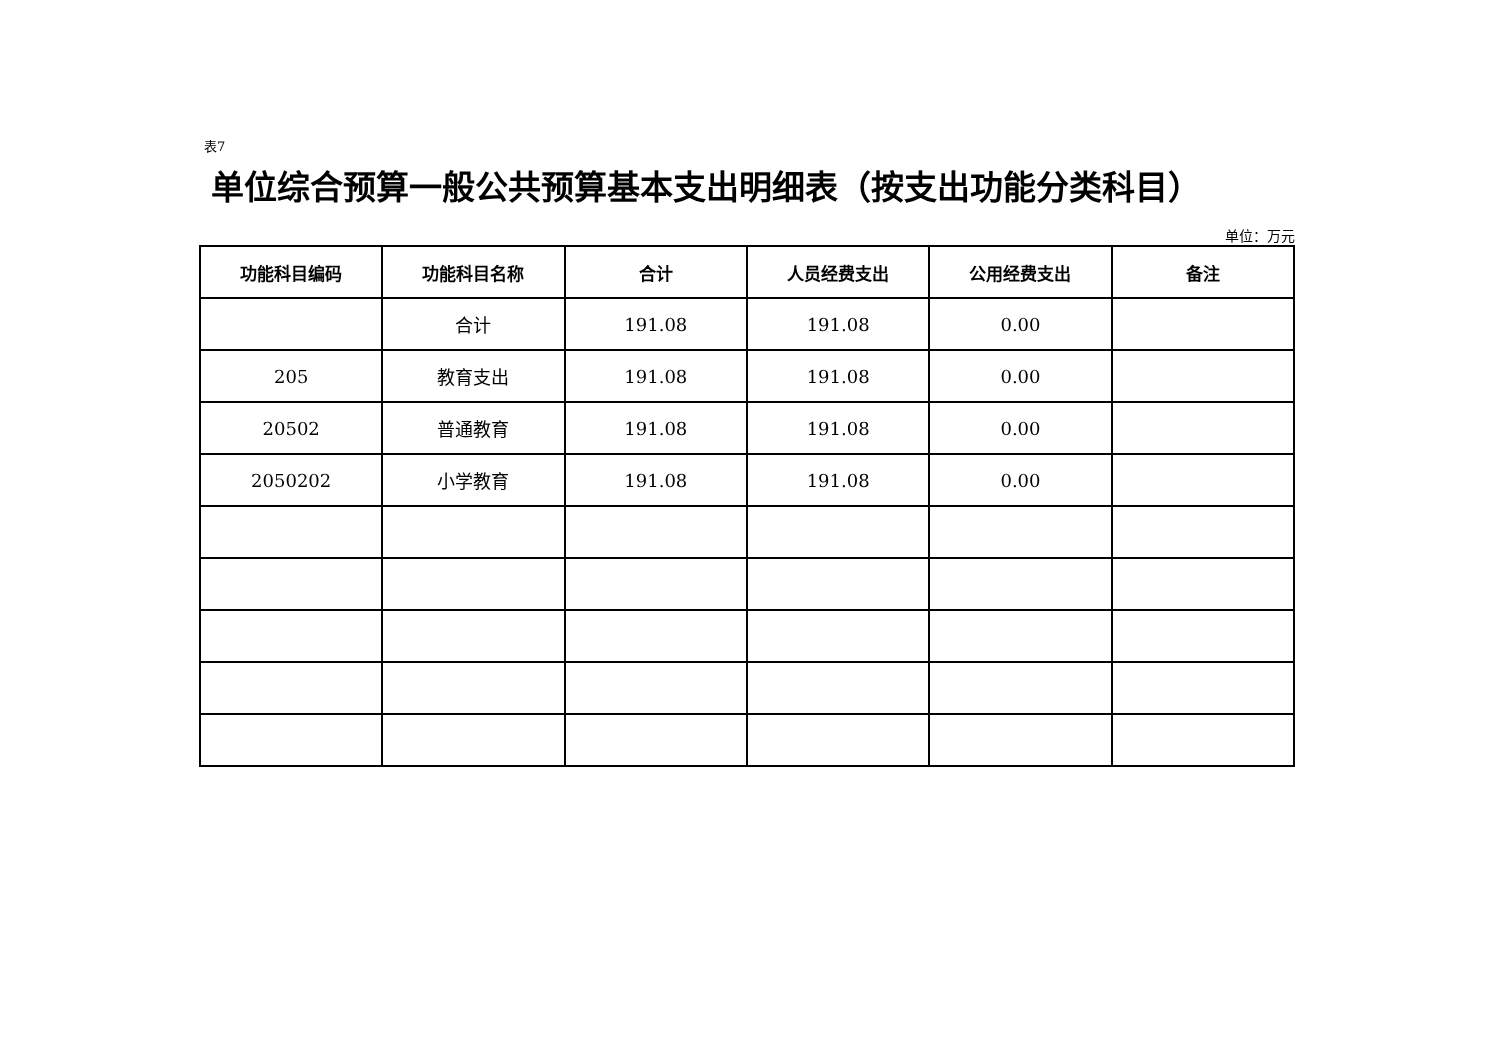表7
单位综合预算一般公共预算基本支出明细表（按支出功能分类科目）
单位：万元
| 功能科目编码 | 功能科目名称 | 合计 | 人员经费支出 | 公用经费支出 | 备注 |
| --- | --- | --- | --- | --- | --- |
| | 合计 | 191.08 | 191.08 | 0.00 | |
| 205 | 教育支出 | 191.08 | 191.08 | 0.00 | |
| 20502 | 普通教育 | 191.08 | 191.08 | 0.00 | |
| 2050202 | 小学教育 | 191.08 | 191.08 | 0.00 | |